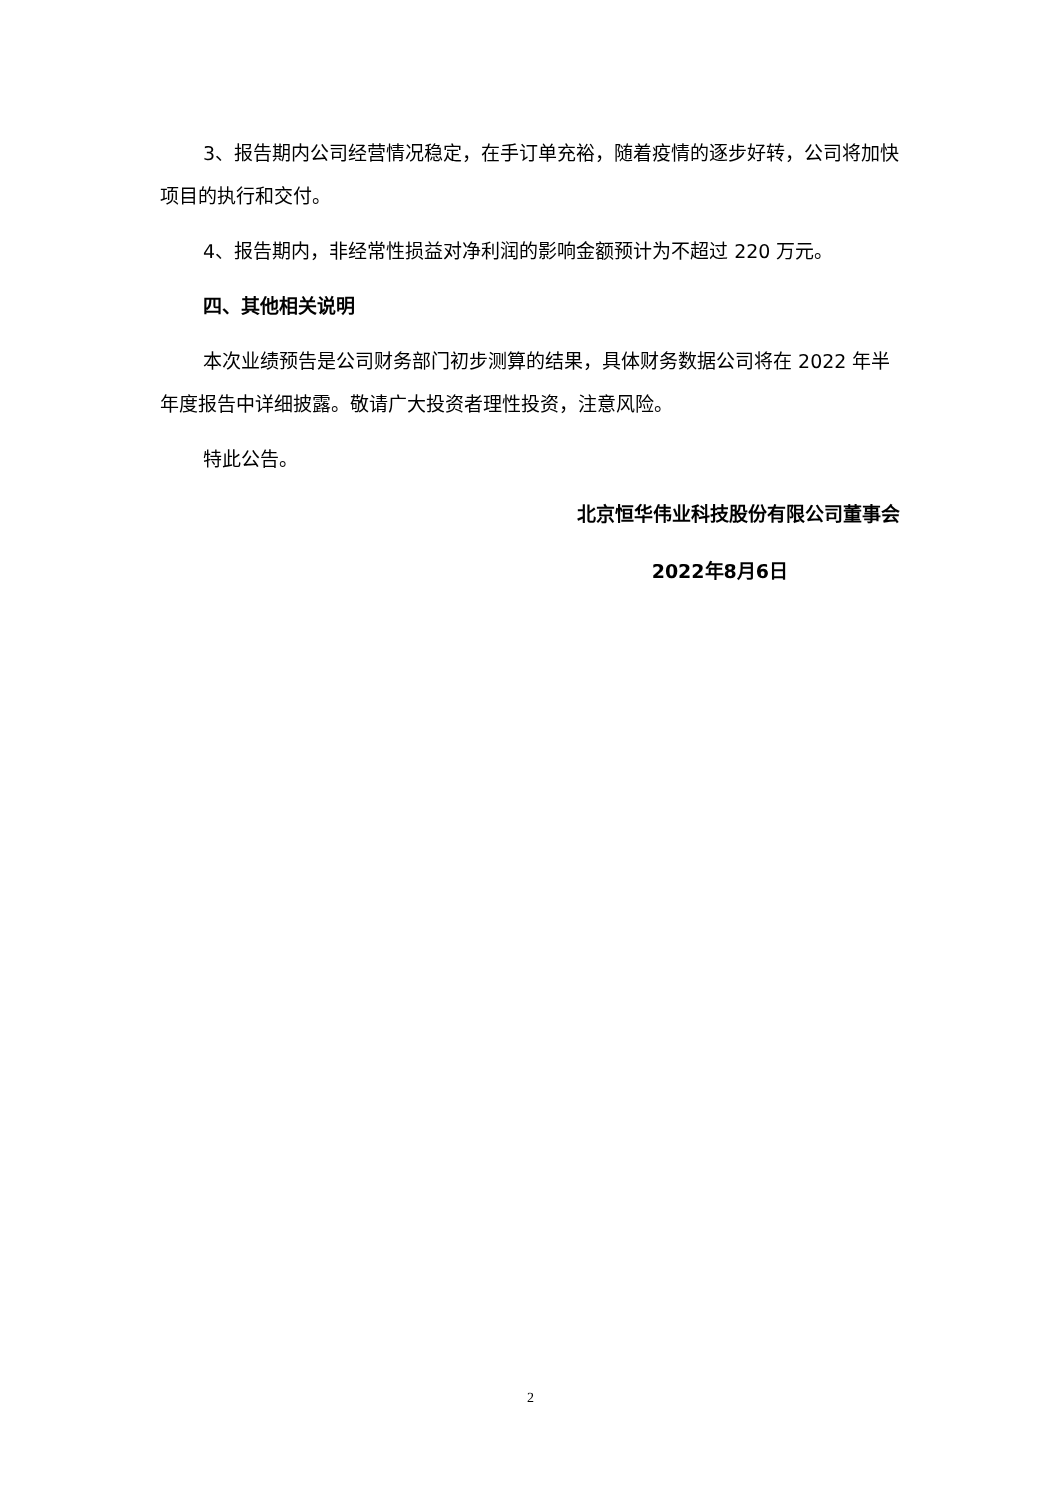3、报告期内公司经营情况稳定，在手订单充裕，随着疫情的逐步好转，公司将加快项目的执行和交付。
4、报告期内，非经常性损益对净利润的影响金额预计为不超过 220 万元。
四、其他相关说明
本次业绩预告是公司财务部门初步测算的结果，具体财务数据公司将在 2022 年半年度报告中详细披露。敬请广大投资者理性投资，注意风险。
特此公告。
北京恒华伟业科技股份有限公司董事会
2022年8月6日
2